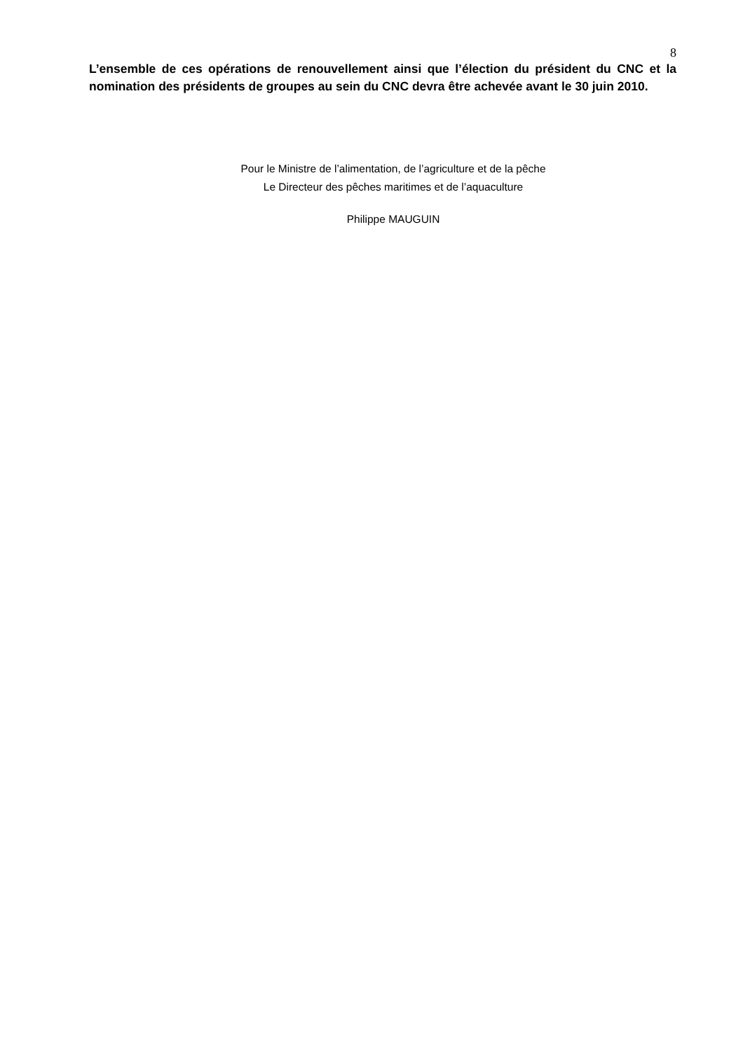8
L’ensemble de ces opérations de renouvellement ainsi que l’élection du président du CNC et la nomination des présidents de groupes au sein du CNC devra être achevée avant le 30 juin 2010.
Pour le Ministre de l’alimentation, de l’agriculture et de la pêche
Le Directeur des pêches maritimes et de l’aquaculture
Philippe MAUGUIN